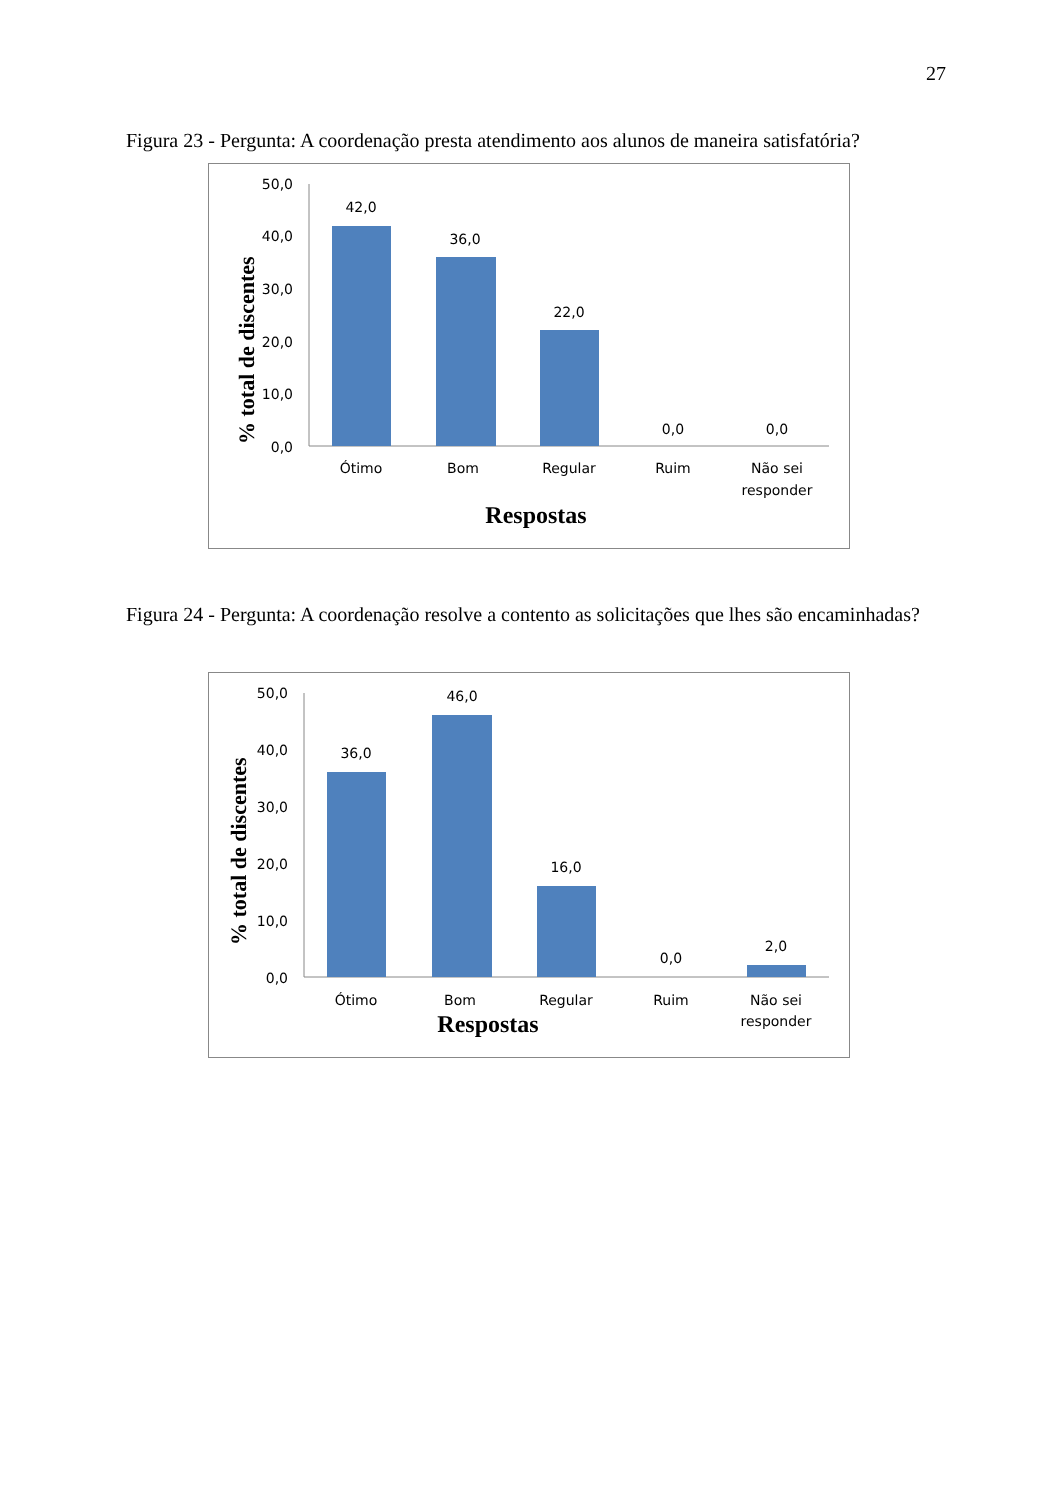27
Figura 23 - Pergunta: A coordenação presta atendimento aos alunos de maneira satisfatória?
% total de discentes
50,0
40,0
30,0
20,0
10,0
0,0
42,0
36,0
22,0
0,0
0,0
Ótimo
Bom
Regular
Ruim
Não sei
responder
Respostas
Figura 24 - Pergunta: A coordenação resolve a contento as solicitações que lhes são encaminhadas?
% total de discentes
50,0
40,0
30,0
20,0
10,0
0,0
36,0
46,0
16,0
0,0
2,0
Ótimo
Bom
Regular
Ruim
Não sei
responder
Respostas